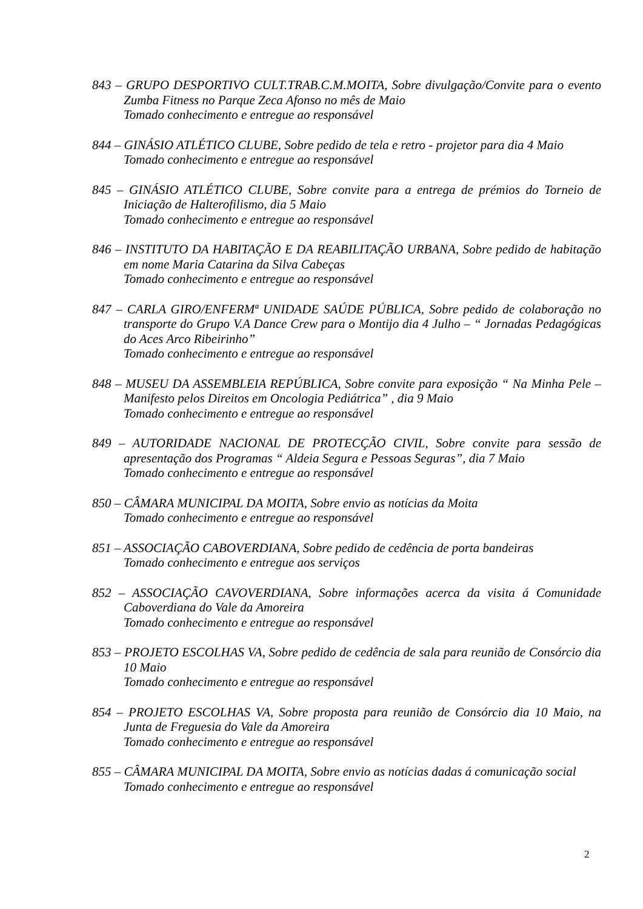843 – GRUPO DESPORTIVO CULT.TRAB.C.M.MOITA, Sobre divulgação/Convite para o evento Zumba Fitness no Parque Zeca Afonso no mês de Maio
Tomado conhecimento e entregue ao responsável
844 – GINÁSIO ATLÉTICO CLUBE, Sobre pedido de tela e retro - projetor para dia 4 Maio
Tomado conhecimento e entregue ao responsável
845 – GINÁSIO ATLÉTICO CLUBE, Sobre convite para a entrega de prémios do Torneio de Iniciação de Halterofilismo, dia 5 Maio
Tomado conhecimento e entregue ao responsável
846 – INSTITUTO DA HABITAÇÃO E DA REABILITAÇÃO URBANA, Sobre pedido de habitação em nome Maria Catarina da Silva Cabeças
Tomado conhecimento e entregue ao responsável
847 – CARLA GIRO/ENFERMª UNIDADE SAÚDE PÚBLICA, Sobre pedido de colaboração no transporte do Grupo V.A Dance Crew para o Montijo dia 4 Julho – “ Jornadas Pedagógicas do Aces Arco Ribeirinho”
Tomado conhecimento e entregue ao responsável
848 – MUSEU DA ASSEMBLEIA REPÚBLICA, Sobre convite para exposição “ Na Minha Pele – Manifesto pelos Direitos em Oncologia Pediátrica” , dia 9 Maio
Tomado conhecimento e entregue ao responsável
849 – AUTORIDADE NACIONAL DE PROTECÇÃO CIVIL, Sobre convite para sessão de apresentação dos Programas “ Aldeia Segura e Pessoas Seguras”, dia 7 Maio
Tomado conhecimento e entregue ao responsável
850 – CÂMARA MUNICIPAL DA MOITA, Sobre envio as notícias da Moita
Tomado conhecimento e entregue ao responsável
851 – ASSOCIAÇÃO CABOVERDIANA, Sobre pedido de cedência de porta bandeiras
Tomado conhecimento e entregue aos serviços
852 – ASSOCIAÇÃO CAVOVERDIANA, Sobre informações acerca da visita á Comunidade Caboverdiana do Vale da Amoreira
Tomado conhecimento e entregue ao responsável
853 – PROJETO ESCOLHAS VA, Sobre pedido de cedência de sala para reunião de Consórcio dia 10 Maio
Tomado conhecimento e entregue ao responsável
854 – PROJETO ESCOLHAS VA, Sobre proposta para reunião de Consórcio dia 10 Maio, na Junta de Freguesia do Vale da Amoreira
Tomado conhecimento e entregue ao responsável
855 – CÂMARA MUNICIPAL DA MOITA, Sobre envio as notícias dadas á comunicação social
Tomado conhecimento e entregue ao responsável
2